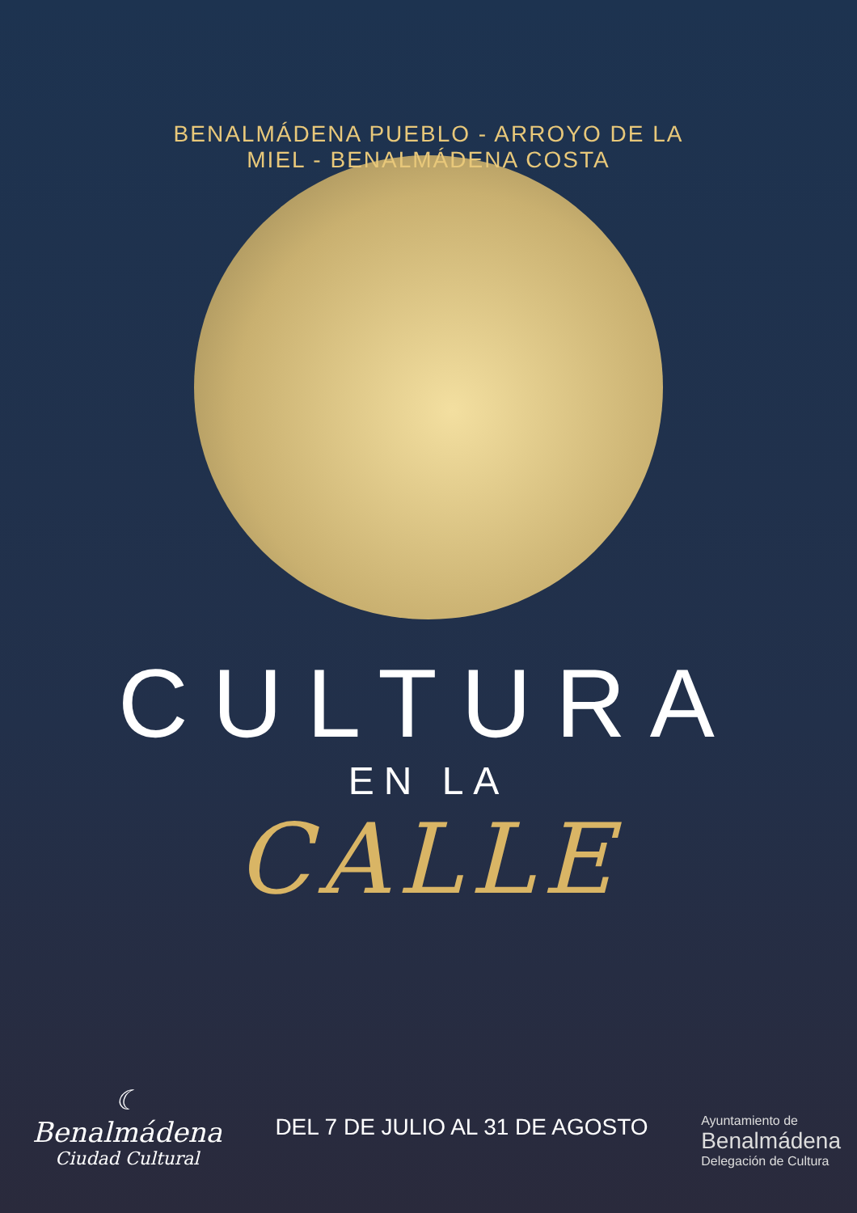BENALMÁDENA PUEBLO - ARROYO DE LA MIEL - BENALMÁDENA COSTA
CULTURA
EN LA
CALLE
☾
Benalmádena
Ciudad Cultural
DEL 7 DE JULIO AL 31 DE AGOSTO
Ayuntamiento de
Benalmádena
Delegación de Cultura